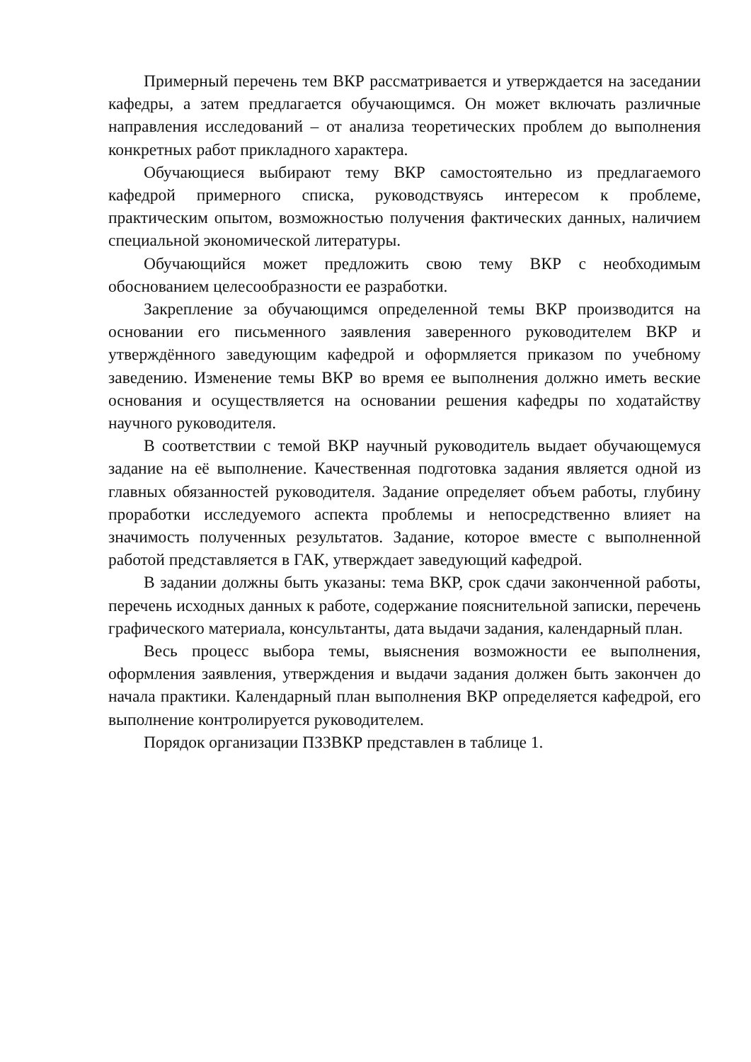Примерный перечень тем ВКР рассматривается и утверждается на заседании кафедры, а затем предлагается обучающимся. Он может включать различные направления исследований – от анализа теоретических проблем до выполнения конкретных работ прикладного характера.
Обучающиеся выбирают тему ВКР самостоятельно из предлагаемого кафедрой примерного списка, руководствуясь интересом к проблеме, практическим опытом, возможностью получения фактических данных, наличием специальной экономической литературы.
Обучающийся может предложить свою тему ВКР с необходимым обоснованием целесообразности ее разработки.
Закрепление за обучающимся определенной темы ВКР производится на основании его письменного заявления заверенного руководителем ВКР и утверждённого заведующим кафедрой и оформляется приказом по учебному заведению. Изменение темы ВКР во время ее выполнения должно иметь веские основания и осуществляется на основании решения кафедры по ходатайству научного руководителя.
В соответствии с темой ВКР научный руководитель выдает обучающемуся задание на её выполнение. Качественная подготовка задания является одной из главных обязанностей руководителя. Задание определяет объем работы, глубину проработки исследуемого аспекта проблемы и непосредственно влияет на значимость полученных результатов. Задание, которое вместе с выполненной работой представляется в ГАК, утверждает заведующий кафедрой.
В задании должны быть указаны: тема ВКР, срок сдачи законченной работы, перечень исходных данных к работе, содержание пояснительной записки, перечень графического материала, консультанты, дата выдачи задания, календарный план.
Весь процесс выбора темы, выяснения возможности ее выполнения, оформления заявления, утверждения и выдачи задания должен быть закончен до начала практики. Календарный план выполнения ВКР определяется кафедрой, его выполнение контролируется руководителем.
Порядок организации ПЗЗВКР представлен в таблице 1.